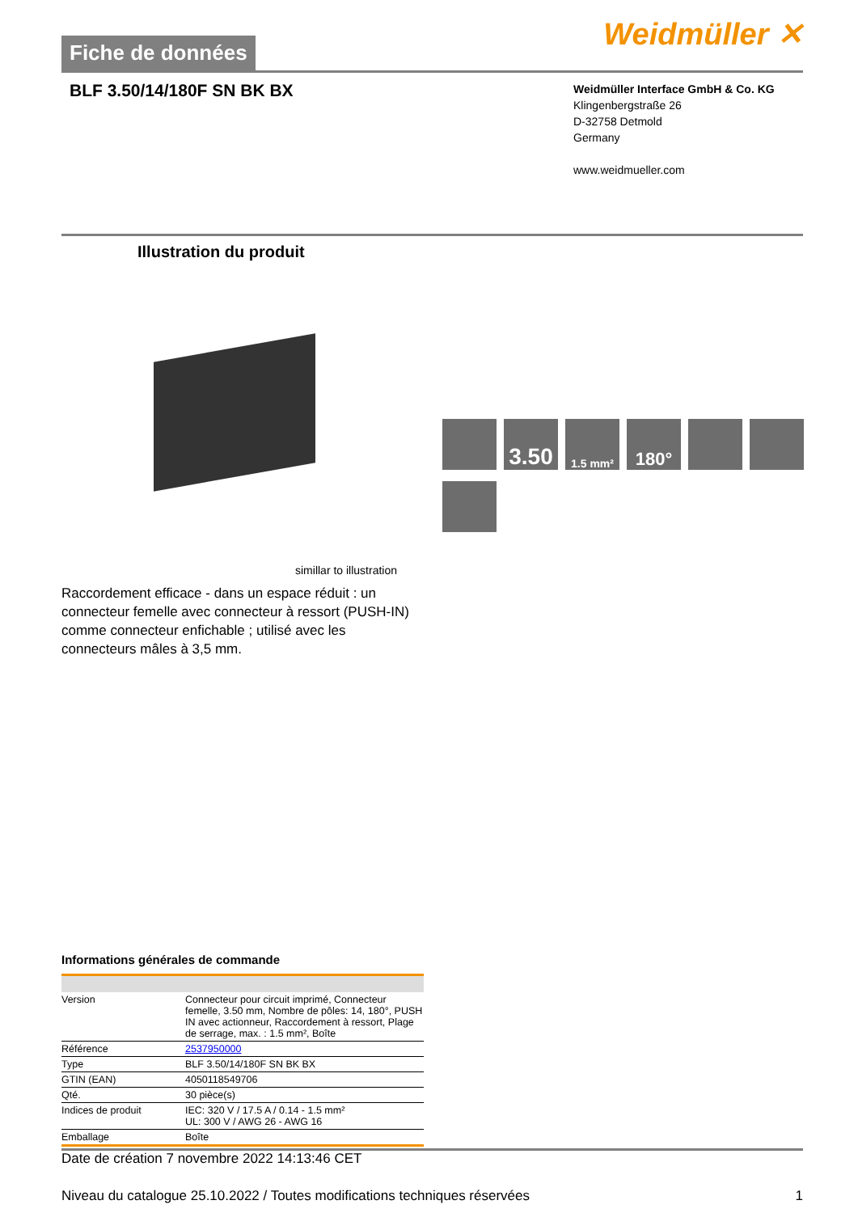Fiche de données
Weidmüller ✕
BLF 3.50/14/180F SN BK BX
Weidmüller Interface GmbH & Co. KG
Klingenbergstraße 26
D-32758 Detmold
Germany
www.weidmueller.com
Illustration du produit
3.50
1.5 mm²
180°
simillar to illustration
Raccordement efficace - dans un espace réduit : un connecteur femelle avec connecteur à ressort (PUSH-IN) comme connecteur enfichable ; utilisé avec les connecteurs mâles à 3,5 mm.
Informations générales de commande
| Version | Connecteur pour circuit imprimé, Connecteur femelle, 3.50 mm, Nombre de pôles: 14, 180°, PUSH IN avec actionneur, Raccordement à ressort, Plage de serrage, max. : 1.5 mm², Boîte |
| Référence | 2537950000 |
| Type | BLF 3.50/14/180F SN BK BX |
| GTIN (EAN) | 4050118549706 |
| Qté. | 30 pièce(s) |
| Indices de produit | IEC: 320 V / 17.5 A / 0.14 - 1.5 mm² UL: 300 V / AWG 26 - AWG 16 |
| Emballage | Boîte |
Date de création 7 novembre 2022 14:13:46 CET
Niveau du catalogue 25.10.2022 / Toutes modifications techniques réservées 1